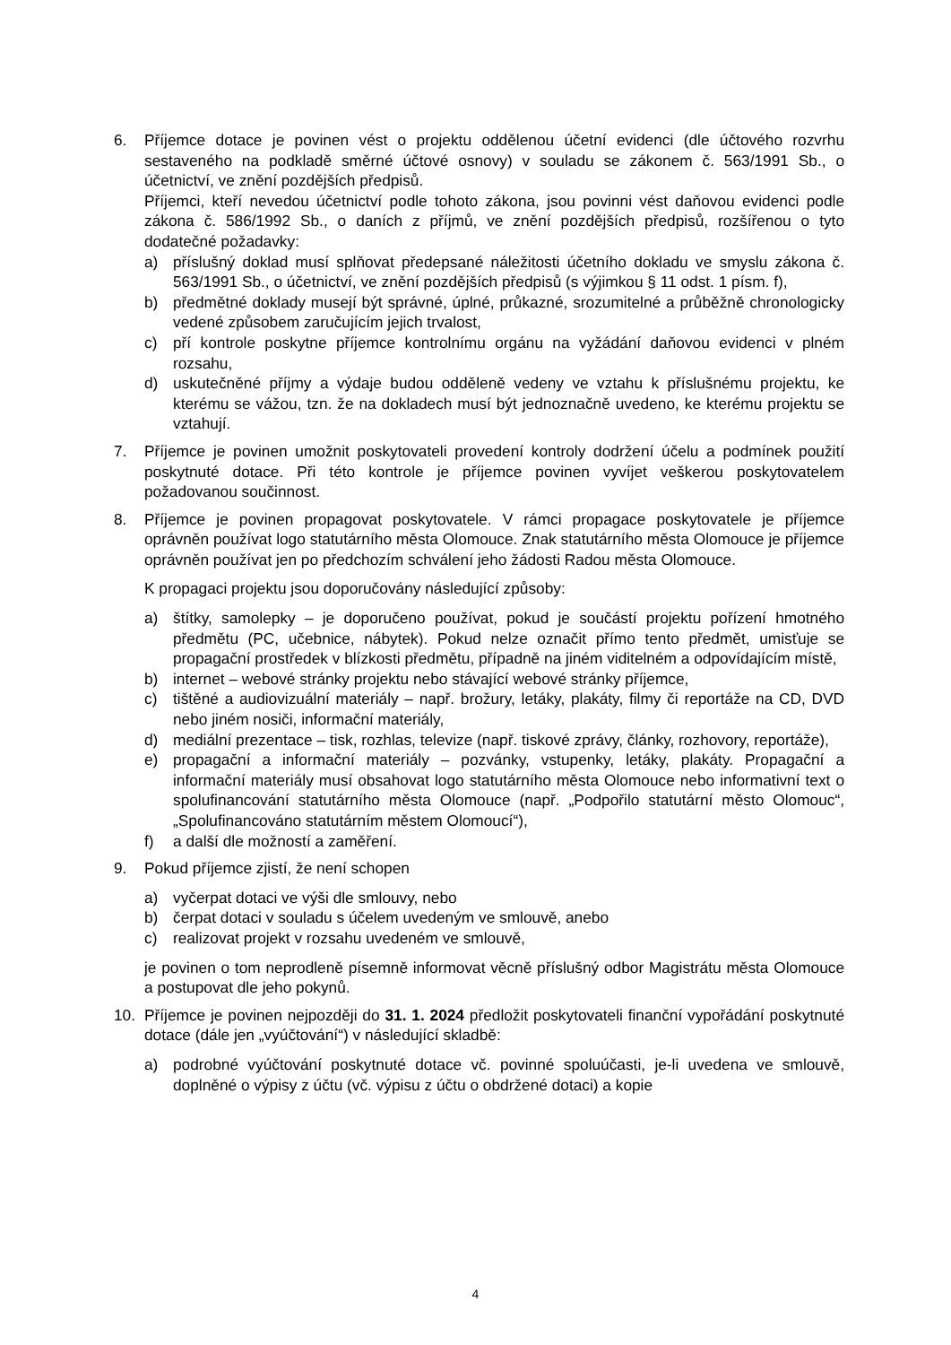6. Příjemce dotace je povinen vést o projektu oddělenou účetní evidenci (dle účtového rozvrhu sestaveného na podkladě směrné účtové osnovy) v souladu se zákonem č. 563/1991 Sb., o účetnictví, ve znění pozdějších předpisů.
Příjemci, kteří nevedou účetnictví podle tohoto zákona, jsou povinni vést daňovou evidenci podle zákona č. 586/1992 Sb., o daních z příjmů, ve znění pozdějších předpisů, rozšířenou o tyto dodatečné požadavky:
a) příslušný doklad musí splňovat předepsané náležitosti účetního dokladu ve smyslu zákona č. 563/1991 Sb., o účetnictví, ve znění pozdějších předpisů (s výjimkou § 11 odst. 1 písm. f),
b) předmětné doklady musejí být správné, úplné, průkazné, srozumitelné a průběžně chronologicky vedené způsobem zaručujícím jejich trvalost,
c) pří kontrole poskytne příjemce kontrolnímu orgánu na vyžádání daňovou evidenci v plném rozsahu,
d) uskutečněné příjmy a výdaje budou odděleně vedeny ve vztahu k příslušnému projektu, ke kterému se vážou, tzn. že na dokladech musí být jednoznačně uvedeno, ke kterému projektu se vztahují.
7. Příjemce je povinen umožnit poskytovateli provedení kontroly dodržení účelu a podmínek použití poskytnuté dotace. Při této kontrole je příjemce povinen vyvíjet veškerou poskytovatelem požadovanou součinnost.
8. Příjemce je povinen propagovat poskytovatele. V rámci propagace poskytovatele je příjemce oprávněn používat logo statutárního města Olomouce. Znak statutárního města Olomouce je příjemce oprávněn používat jen po předchozím schválení jeho žádosti Radou města Olomouce.
K propagaci projektu jsou doporučovány následující způsoby:
a) štítky, samolepky – je doporučeno používat, pokud je součástí projektu pořízení hmotného předmětu (PC, učebnice, nábytek). Pokud nelze označit přímo tento předmět, umisťuje se propagační prostředek v blízkosti předmětu, případně na jiném viditelném a odpovídajícím místě,
b) internet – webové stránky projektu nebo stávající webové stránky příjemce,
c) tištěné a audiovizuální materiály – např. brožury, letáky, plakáty, filmy či reportáže na CD, DVD nebo jiném nosiči, informační materiály,
d) mediální prezentace – tisk, rozhlas, televize (např. tiskové zprávy, články, rozhovory, reportáže),
e) propagační a informační materiály – pozvánky, vstupenky, letáky, plakáty. Propagační a informační materiály musí obsahovat logo statutárního města Olomouce nebo informativní text o spolufinancování statutárního města Olomouce (např. „Podpořilo statutární město Olomouc“, „Spolufinancováno statutárním městem Olomoucí“),
f) a další dle možností a zaměření.
9. Pokud příjemce zjistí, že není schopen
a) vyčerpat dotaci ve výši dle smlouvy, nebo
b) čerpat dotaci v souladu s účelem uvedeným ve smlouvě, anebo
c) realizovat projekt v rozsahu uvedeném ve smlouvě,
je povinen o tom neprodleně písemně informovat věcně příslušný odbor Magistrátu města Olomouce a postupovat dle jeho pokynů.
10. Příjemce je povinen nejpozději do 31. 1. 2024 předložit poskytovateli finanční vypořádání poskytnuté dotace (dále jen „vyúčtování“) v následující skladbě:
a) podrobné vyúčtování poskytnuté dotace vč. povinné spoluúčasti, je-li uvedena ve smlouvě, doplněné o výpisy z účtu (vč. výpisu z účtu o obdržené dotaci) a kopie
4